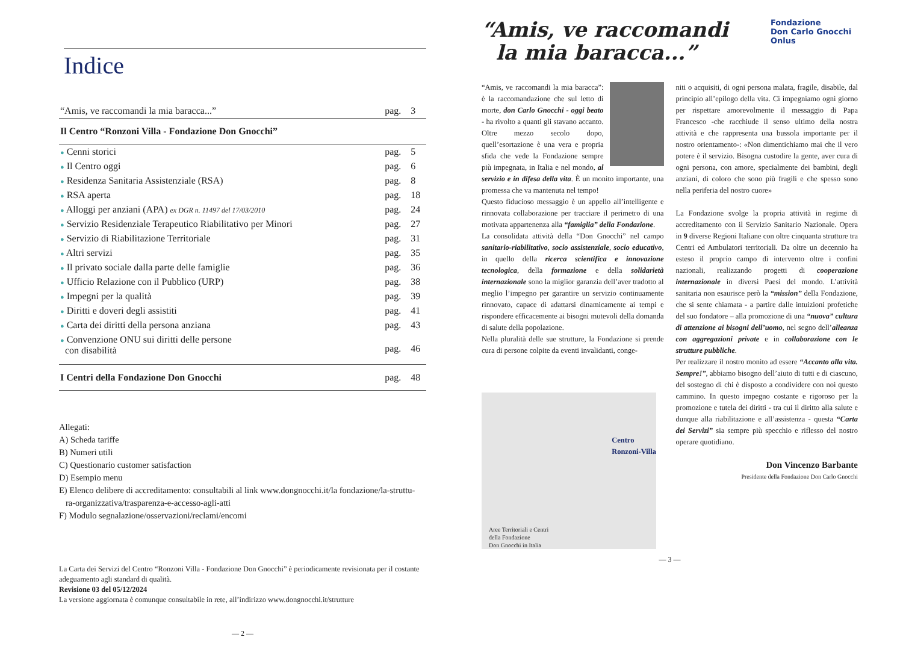Indice
| “Amis, ve raccomandi la mia baracca...” | pag. | 3 |
| Il Centro “Ronzoni Villa - Fondazione Don Gnocchi” | | |
| ● Cenni storici | pag. | 5 |
| ● Il Centro oggi | pag. | 6 |
| ● Residenza Sanitaria Assistenziale (RSA) | pag. | 8 |
| ● RSA aperta | pag. | 18 |
| ● Alloggi per anziani (APA) ex DGR n. 11497 del 17/03/2010 | pag. | 24 |
| ● Servizio Residenziale Terapeutico Riabilitativo per Minori | pag. | 27 |
| ● Servizio di Riabilitazione Territoriale | pag. | 31 |
| ● Altri servizi | pag. | 35 |
| ● Il privato sociale dalla parte delle famiglie | pag. | 36 |
| ● Ufficio Relazione con il Pubblico (URP) | pag. | 38 |
| ● Impegni per la qualità | pag. | 39 |
| ● Diritti e doveri degli assistiti | pag. | 41 |
| ● Carta dei diritti della persona anziana | pag. | 43 |
| ● Convenzione ONU sui diritti delle persone con disabilità | pag. | 46 |
| I Centri della Fondazione Don Gnocchi | pag. | 48 |
Allegati:
A) Scheda tariffe
B) Numeri utili
C) Questionario customer satisfaction
D) Esempio menu
E) Elenco delibere di accreditamento: consultabili al link www.dongnocchi.it/la fondazione/la-struttu-
ra-organizzativa/trasparenza-e-accesso-agli-atti
F) Modulo segnalazione/osservazioni/reclami/encomi
La Carta dei Servizi del Centro “Ronzoni Villa - Fondazione Don Gnocchi” è periodicamente revisionata per il costante adeguamento agli standard di qualità.
Revisione 03 del 05/12/2024
La versione aggiornata è comunque consultabile in rete, all’indirizzo www.dongnocchi.it/strutture
— 2 —
Fondazione
Don Carlo Gnocchi
Onlus
“Amis, ve raccomandi
la mia baracca...”
“Amis, ve raccomandi la mia baracca”: è la raccomandazione che sul letto di morte, don Carlo Gnocchi - oggi beato - ha rivolto a quanti gli stavano accanto. Oltre mezzo secolo dopo, quell’esortazione è una vera e propria sfida che vede la Fondazione sempre più impegnata, in Italia e nel mondo, al servizio e in difesa della vita. È un monito importante, una promessa che va mantenuta nel tempo!
Questo fiducioso messaggio è un appello all’intelligente e rinnovata collaborazione per tracciare il perimetro di una motivata appartenenza alla “famiglia” della Fondazione.
La consolidata attività della “Don Gnocchi” nel campo sanitario-riabilitativo, socio assistenziale, socio educativo, in quello della ricerca scientifica e innovazione tecnologica, della formazione e della solidarietà internazionale sono la miglior garanzia dell’aver tradotto al meglio l’impegno per garantire un servizio continuamente rinnovato, capace di adattarsi dinamicamente ai tempi e rispondere efficacemente ai bisogni mutevoli della domanda di salute della popolazione.
Nella pluralità delle sue strutture, la Fondazione si prende cura di persone colpite da eventi invalidanti, conge-
Centro
Ronzoni-Villa
Aree Territoriali e Centri
della Fondazione
Don Gnocchi in Italia
niti o acquisiti, di ogni persona malata, fragile, disabile, dal principio all’epilogo della vita. Ci impegniamo ogni giorno per rispettare amorevolmente il messaggio di Papa Francesco -che racchiude il senso ultimo della nostra attività e che rappresenta una bussola importante per il nostro orientamento-: «Non dimentichiamo mai che il vero potere è il servizio. Bisogna custodire la gente, aver cura di ogni persona, con amore, specialmente dei bambini, degli anziani, di coloro che sono più fragili e che spesso sono nella periferia del nostro cuore»
La Fondazione svolge la propria attività in regime di accreditamento con il Servizio Sanitario Nazionale. Opera in 9 diverse Regioni Italiane con oltre cinquanta strutture tra Centri ed Ambulatori territoriali. Da oltre un decennio ha esteso il proprio campo di intervento oltre i confini nazionali, realizzando progetti di cooperazione internazionale in diversi Paesi del mondo. L’attività sanitaria non esaurisce però la “mission” della Fondazione, che si sente chiamata - a partire dalle intuizioni profetiche del suo fondatore – alla promozione di una “nuova” cultura di attenzione ai bisogni dell’uomo, nel segno dell’alleanza con aggregazioni private e in collaborazione con le strutture pubbliche.
Per realizzare il nostro monito ad essere “Accanto alla vita. Sempre!”, abbiamo bisogno dell’aiuto di tutti e di ciascuno, del sostegno di chi è disposto a condividere con noi questo cammino. In questo impegno costante e rigoroso per la promozione e tutela dei diritti - tra cui il diritto alla salute e dunque alla riabilitazione e all’assistenza - questa “Carta dei Servizi” sia sempre più specchio e riflesso del nostro operare quotidiano.
Don Vincenzo Barbante
Presidente della Fondazione Don Carlo Gnocchi
— 3 —